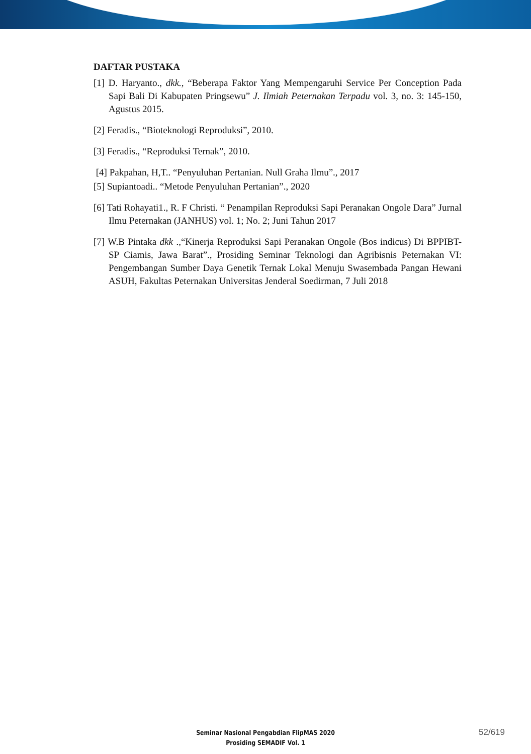DAFTAR PUSTAKA
[1] D. Haryanto., dkk., “Beberapa Faktor Yang Mempengaruhi Service Per Conception Pada Sapi Bali Di Kabupaten Pringsewu” J. Ilmiah Peternakan Terpadu vol. 3, no. 3: 145-150, Agustus 2015.
[2] Feradis., “Bioteknologi Reproduksi”, 2010.
[3] Feradis., “Reproduksi Ternak”, 2010.
[4] Pakpahan, H,T.. “Penyuluhan Pertanian. Null Graha Ilmu”., 2017
[5] Supiantoadi.. “Metode Penyuluhan Pertanian”., 2020
[6] Tati Rohayati1., R. F Christi. “ Penampilan Reproduksi Sapi Peranakan Ongole Dara” Jurnal Ilmu Peternakan (JANHUS) vol. 1; No. 2; Juni Tahun 2017
[7] W.B Pintaka dkk .,“Kinerja Reproduksi Sapi Peranakan Ongole (Bos indicus) Di BPPIBT-SP Ciamis, Jawa Barat”., Prosiding Seminar Teknologi dan Agribisnis Peternakan VI: Pengembangan Sumber Daya Genetik Ternak Lokal Menuju Swasembada Pangan Hewani ASUH, Fakultas Peternakan Universitas Jenderal Soedirman, 7 Juli 2018
Seminar Nasional Pengabdian FlipMAS 2020
Prosiding SEMADIF Vol. 1
52/619